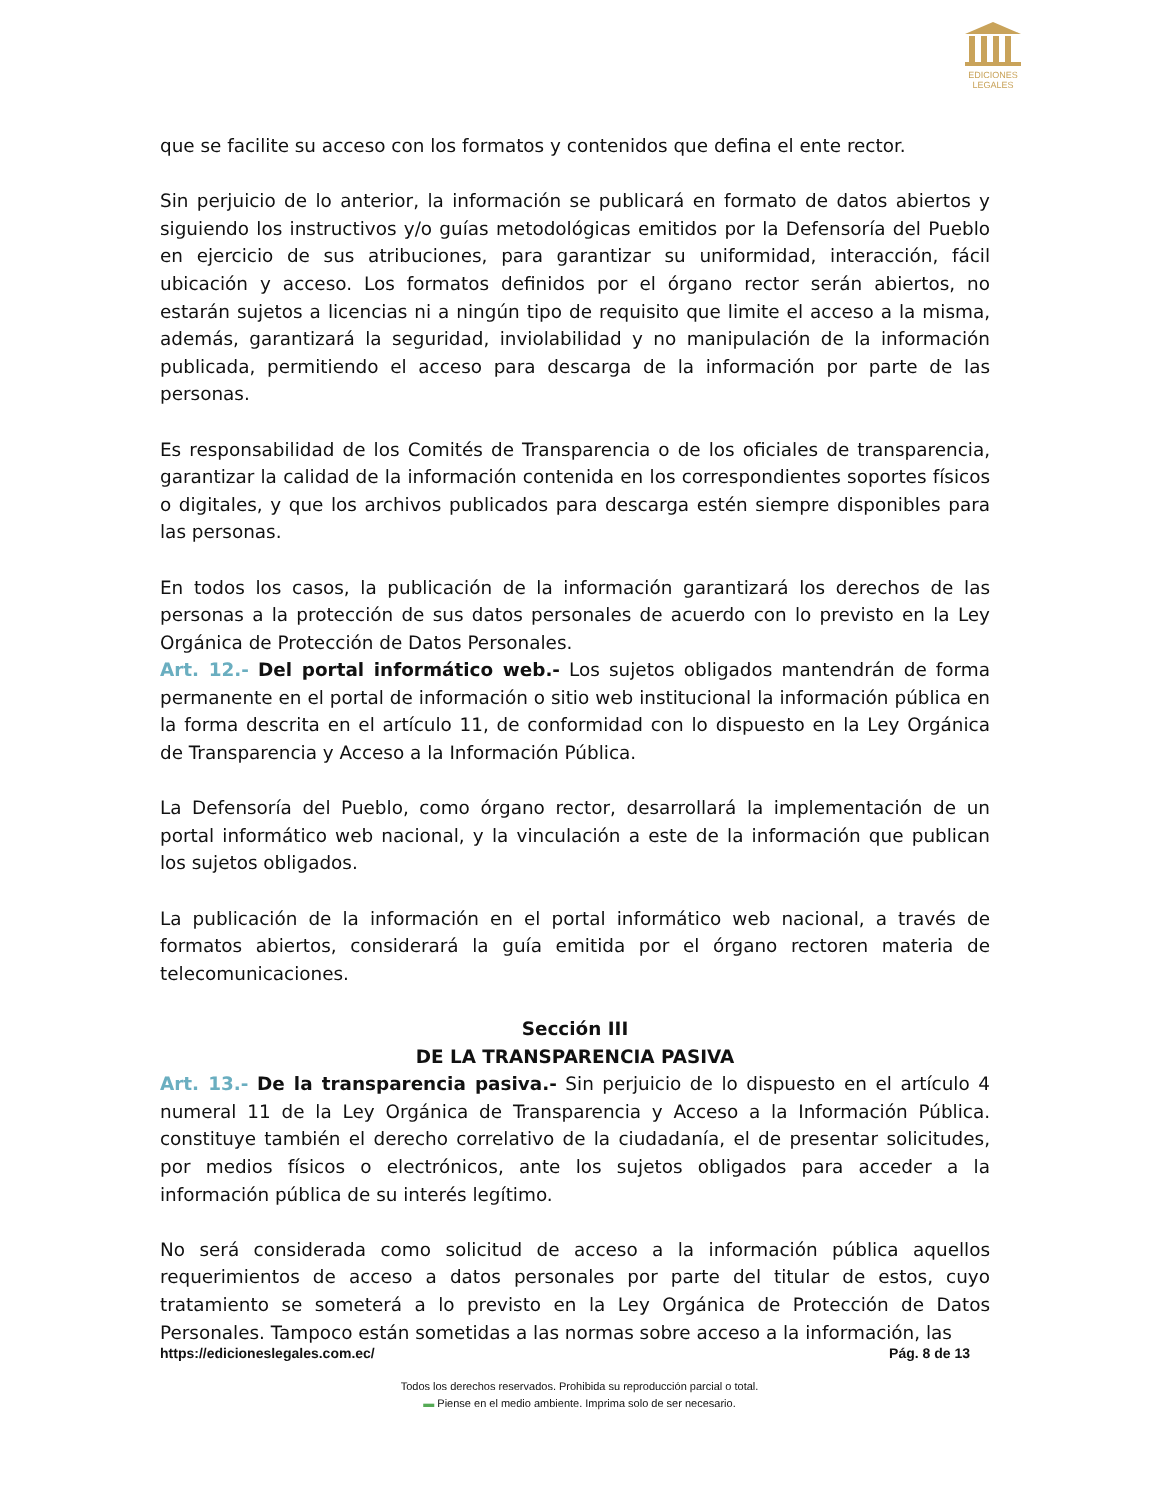EDICIONES
LEGALES
que se facilite su acceso con los formatos y contenidos que defina el ente rector.
Sin perjuicio de lo anterior, la información se publicará en formato de datos abiertos y siguiendo los instructivos y/o guías metodológicas emitidos por la Defensoría del Pueblo en ejercicio de sus atribuciones, para garantizar su uniformidad, interacción, fácil ubicación y acceso. Los formatos definidos por el órgano rector serán abiertos, no estarán sujetos a licencias ni a ningún tipo de requisito que limite el acceso a la misma, además, garantizará la seguridad, inviolabilidad y no manipulación de la información publicada, permitiendo el acceso para descarga de la información por parte de las personas.
Es responsabilidad de los Comités de Transparencia o de los oficiales de transparencia, garantizar la calidad de la información contenida en los correspondientes soportes físicos o digitales, y que los archivos publicados para descarga estén siempre disponibles para las personas.
En todos los casos, la publicación de la información garantizará los derechos de las personas a la protección de sus datos personales de acuerdo con lo previsto en la Ley Orgánica de Protección de Datos Personales.
Art. 12.- Del portal informático web.- Los sujetos obligados mantendrán de forma permanente en el portal de información o sitio web institucional la información pública en la forma descrita en el artículo 11, de conformidad con lo dispuesto en la Ley Orgánica de Transparencia y Acceso a la Información Pública.
La Defensoría del Pueblo, como órgano rector, desarrollará la implementación de un portal informático web nacional, y la vinculación a este de la información que publican los sujetos obligados.
La publicación de la información en el portal informático web nacional, a través de formatos abiertos, considerará la guía emitida por el órgano rectoren materia de telecomunicaciones.
Sección III
DE LA TRANSPARENCIA PASIVA
Art. 13.- De la transparencia pasiva.- Sin perjuicio de lo dispuesto en el artículo 4 numeral 11 de la Ley Orgánica de Transparencia y Acceso a la Información Pública. constituye también el derecho correlativo de la ciudadanía, el de presentar solicitudes, por medios físicos o electrónicos, ante los sujetos obligados para acceder a la información pública de su interés legítimo.
No será considerada como solicitud de acceso a la información pública aquellos requerimientos de acceso a datos personales por parte del titular de estos, cuyo tratamiento se someterá a lo previsto en la Ley Orgánica de Protección de Datos Personales. Tampoco están sometidas a las normas sobre acceso a la información, las
https://edicioneslegales.com.ec/ Pág. 8 de 13
Todos los derechos reservados. Prohibida su reproducción parcial o total.
▬ Piense en el medio ambiente. Imprima solo de ser necesario.